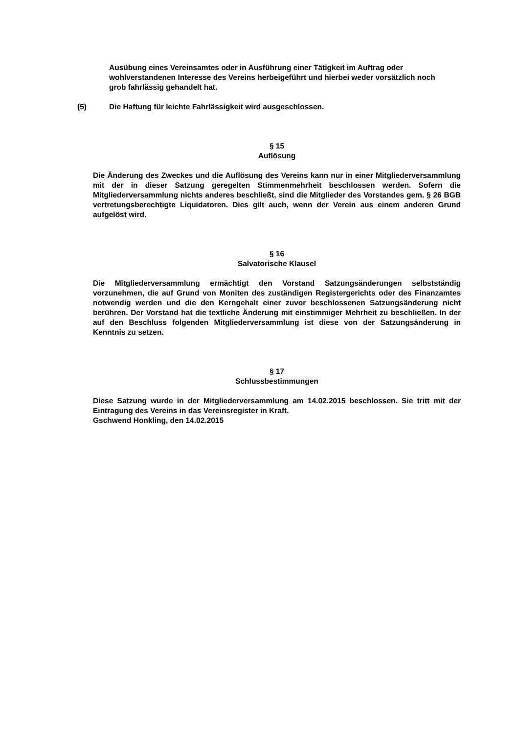Ausübung eines Vereinsamtes oder in Ausführung einer Tätigkeit im Auftrag oder wohlverstandenen Interesse des Vereins herbeigeführt und hierbei weder vorsätzlich noch grob fahrlässig gehandelt hat.
(5) Die Haftung für leichte Fahrlässigkeit wird ausgeschlossen.
§ 15
Auflösung
Die Änderung des Zweckes und die Auflösung des Vereins kann nur in einer Mitgliederversammlung mit der in dieser Satzung geregelten Stimmenmehrheit beschlossen werden. Sofern die Mitgliederversammlung nichts anderes beschließt, sind die Mitglieder des Vorstandes gem. § 26 BGB vertretungsberechtigte Liquidatoren. Dies gilt auch, wenn der Verein aus einem anderen Grund aufgelöst wird.
§ 16
Salvatorische Klausel
Die Mitgliederversammlung ermächtigt den Vorstand Satzungsänderungen selbstständig vorzunehmen, die auf Grund von Moniten des zuständigen Registergerichts oder des Finanzamtes notwendig werden und die den Kerngehalt einer zuvor beschlossenen Satzungsänderung nicht berühren. Der Vorstand hat die textliche Änderung mit einstimmiger Mehrheit zu beschließen. In der auf den Beschluss folgenden Mitgliederversammlung ist diese von der Satzungsänderung in Kenntnis zu setzen.
§ 17
Schlussbestimmungen
Diese Satzung wurde in der Mitgliederversammlung am 14.02.2015 beschlossen. Sie tritt mit der Eintragung des Vereins in das Vereinsregister in Kraft.
Gschwend Honkling, den 14.02.2015